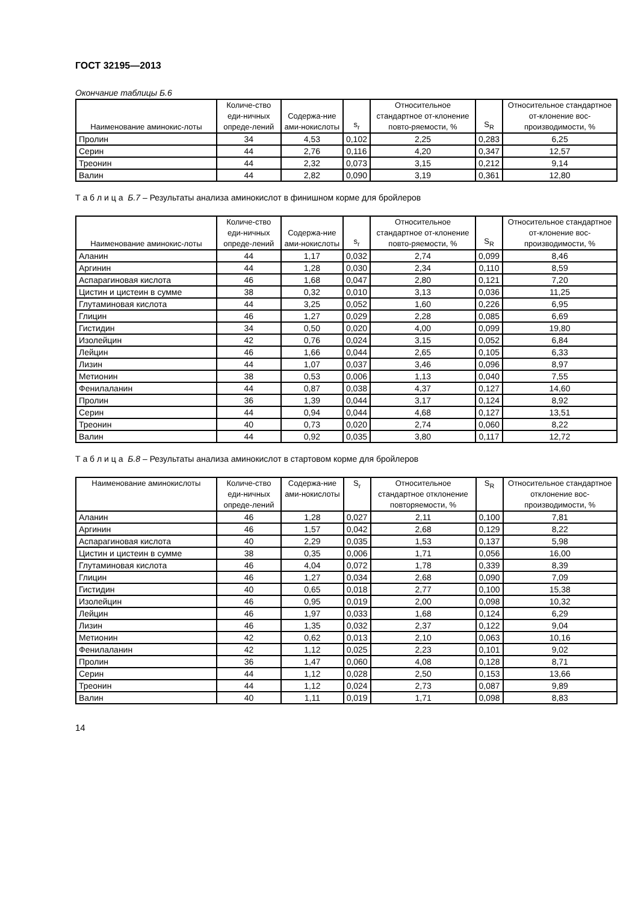ГОСТ 32195—2013
Окончание таблицы Б.6
| Наименование аминокис-лоты | Количе-ство еди-ничных опреде-лений | Содержа-ние ами-нокислоты | s<sub>r</sub> | Относительное стандартное от-клонение повто-ряемости, % | S<sub>R</sub> | Относительное стандартное от-клонение вос-производимости, % |
| --- | --- | --- | --- | --- | --- | --- |
| Пролин | 34 | 4,53 | 0,102 | 2,25 | 0,283 | 6,25 |
| Серин | 44 | 2,76 | 0,116 | 4,20 | 0,347 | 12,57 |
| Треонин | 44 | 2,32 | 0,073 | 3,15 | 0,212 | 9,14 |
| Валин | 44 | 2,82 | 0,090 | 3,19 | 0,361 | 12,80 |
Т а б л и ц а Б.7 – Результаты анализа аминокислот в финишном корме для бройлеров
| Наименование аминокис-лоты | Количе-ство еди-ничных опреде-лений | Содержа-ние ами-нокислоты | s<sub>r</sub> | Относительное стандартное от-клонение повто-ряемости, % | S<sub>R</sub> | Относительное стандартное от-клонение вос-производимости, % |
| --- | --- | --- | --- | --- | --- | --- |
| Аланин | 44 | 1,17 | 0,032 | 2,74 | 0,099 | 8,46 |
| Аргинин | 44 | 1,28 | 0,030 | 2,34 | 0,110 | 8,59 |
| Аспарагиновая кислота | 46 | 1,68 | 0,047 | 2,80 | 0,121 | 7,20 |
| Цистин и цистеин в сумме | 38 | 0,32 | 0,010 | 3,13 | 0,036 | 11,25 |
| Глутаминовая кислота | 44 | 3,25 | 0,052 | 1,60 | 0,226 | 6,95 |
| Глицин | 46 | 1,27 | 0,029 | 2,28 | 0,085 | 6,69 |
| Гистидин | 34 | 0,50 | 0,020 | 4,00 | 0,099 | 19,80 |
| Изолейцин | 42 | 0,76 | 0,024 | 3,15 | 0,052 | 6,84 |
| Лейцин | 46 | 1,66 | 0,044 | 2,65 | 0,105 | 6,33 |
| Лизин | 44 | 1,07 | 0,037 | 3,46 | 0,096 | 8,97 |
| Метионин | 38 | 0,53 | 0,006 | 1,13 | 0,040 | 7,55 |
| Фенилаланин | 44 | 0,87 | 0,038 | 4,37 | 0,127 | 14,60 |
| Пролин | 36 | 1,39 | 0,044 | 3,17 | 0,124 | 8,92 |
| Серин | 44 | 0,94 | 0,044 | 4,68 | 0,127 | 13,51 |
| Треонин | 40 | 0,73 | 0,020 | 2,74 | 0,060 | 8,22 |
| Валин | 44 | 0,92 | 0,035 | 3,80 | 0,117 | 12,72 |
Т а б л и ц а Б.8 – Результаты анализа аминокислот в стартовом корме для бройлеров
| Наименование аминокислоты | Количе-ство еди-ничных опреде-лений | Содержа-ние ами-нокислоты | S<sub>r</sub> | Относительное стандартное отклонение повторяемости, % | S<sub>R</sub> | Относительное стандартное отклонение вос-производимости, % |
| --- | --- | --- | --- | --- | --- | --- |
| Аланин | 46 | 1,28 | 0,027 | 2,11 | 0,100 | 7,81 |
| Аргинин | 46 | 1,57 | 0,042 | 2,68 | 0,129 | 8,22 |
| Аспарагиновая кислота | 40 | 2,29 | 0,035 | 1,53 | 0,137 | 5,98 |
| Цистин и цистеин в сумме | 38 | 0,35 | 0,006 | 1,71 | 0,056 | 16,00 |
| Глутаминовая кислота | 46 | 4,04 | 0,072 | 1,78 | 0,339 | 8,39 |
| Глицин | 46 | 1,27 | 0,034 | 2,68 | 0,090 | 7,09 |
| Гистидин | 40 | 0,65 | 0,018 | 2,77 | 0,100 | 15,38 |
| Изолейцин | 46 | 0,95 | 0,019 | 2,00 | 0,098 | 10,32 |
| Лейцин | 46 | 1,97 | 0,033 | 1,68 | 0,124 | 6,29 |
| Лизин | 46 | 1,35 | 0,032 | 2,37 | 0,122 | 9,04 |
| Метионин | 42 | 0,62 | 0,013 | 2,10 | 0,063 | 10,16 |
| Фенилаланин | 42 | 1,12 | 0,025 | 2,23 | 0,101 | 9,02 |
| Пролин | 36 | 1,47 | 0,060 | 4,08 | 0,128 | 8,71 |
| Серин | 44 | 1,12 | 0,028 | 2,50 | 0,153 | 13,66 |
| Треонин | 44 | 1,12 | 0,024 | 2,73 | 0,087 | 9,89 |
| Валин | 40 | 1,11 | 0,019 | 1,71 | 0,098 | 8,83 |
14